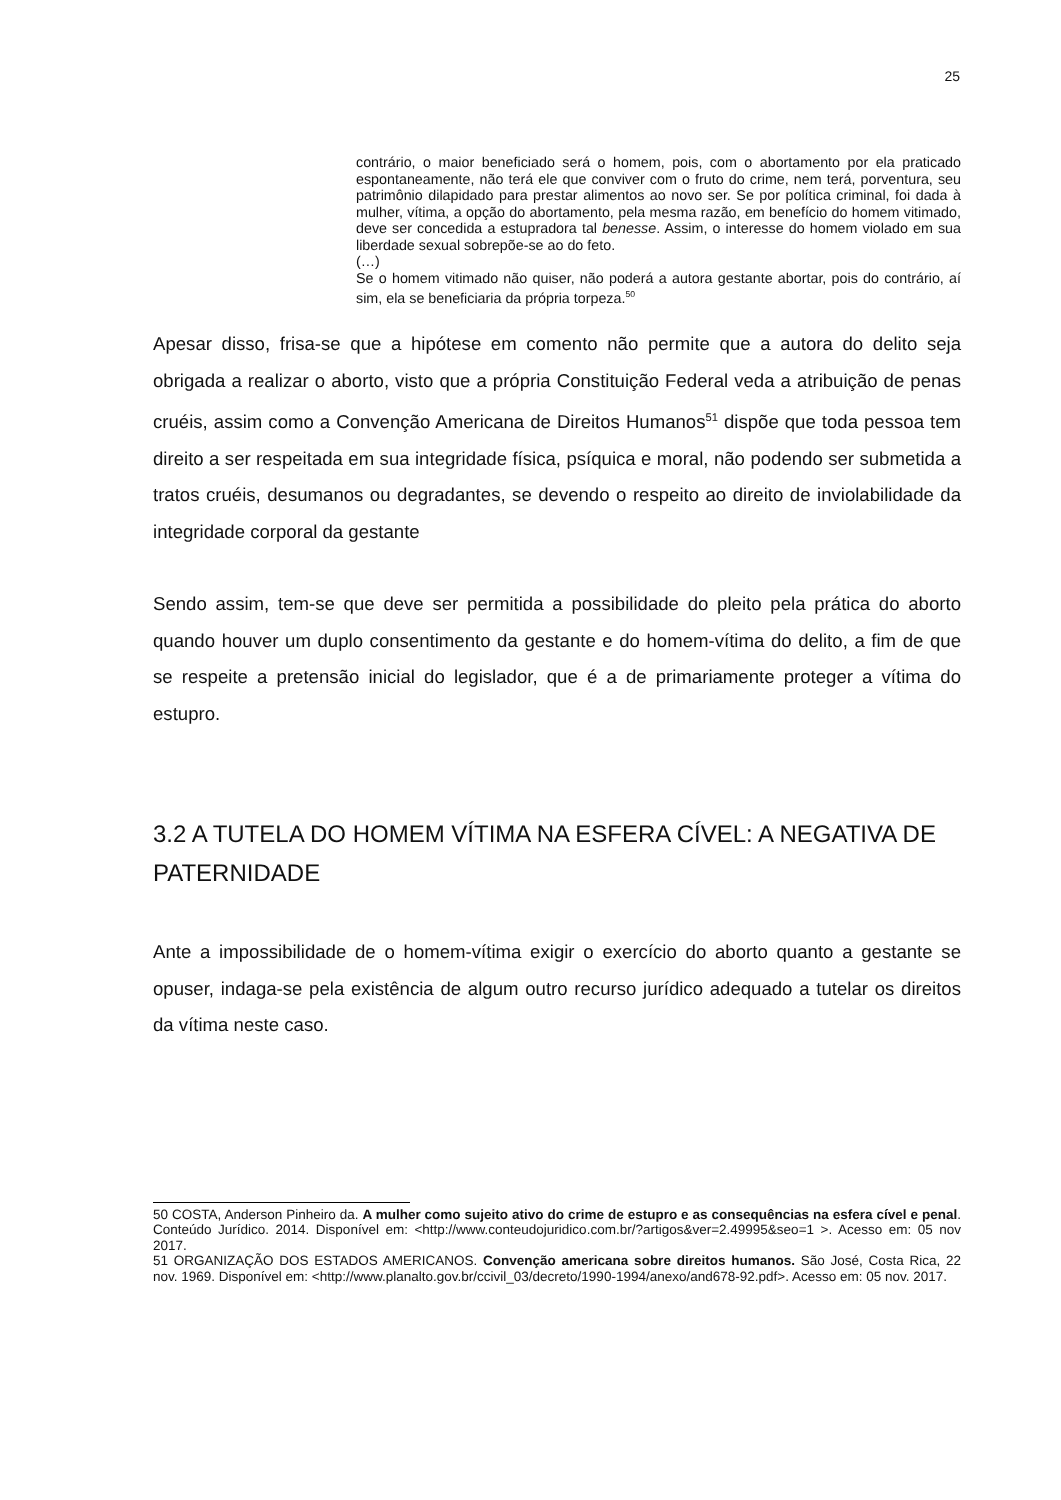25
contrário, o maior beneficiado será o homem, pois, com o abortamento por ela praticado espontaneamente, não terá ele que conviver com o fruto do crime, nem terá, porventura, seu patrimônio dilapidado para prestar alimentos ao novo ser. Se por política criminal, foi dada à mulher, vítima, a opção do abortamento, pela mesma razão, em benefício do homem vitimado, deve ser concedida a estupradora tal benesse. Assim, o interesse do homem violado em sua liberdade sexual sobrepõe-se ao do feto.
(…)
Se o homem vitimado não quiser, não poderá a autora gestante abortar, pois do contrário, aí sim, ela se beneficiaria da própria torpeza.<sup>50</sup>
Apesar disso, frisa-se que a hipótese em comento não permite que a autora do delito seja obrigada a realizar o aborto, visto que a própria Constituição Federal veda a atribuição de penas cruéis, assim como a Convenção Americana de Direitos Humanos<sup>51</sup> dispõe que toda pessoa tem direito a ser respeitada em sua integridade física, psíquica e moral, não podendo ser submetida a tratos cruéis, desumanos ou degradantes, se devendo o respeito ao direito de inviolabilidade da integridade corporal da gestante
Sendo assim, tem-se que deve ser permitida a possibilidade do pleito pela prática do aborto quando houver um duplo consentimento da gestante e do homem-vítima do delito, a fim de que se respeite a pretensão inicial do legislador, que é a de primariamente proteger a vítima do estupro.
3.2 A TUTELA DO HOMEM VÍTIMA NA ESFERA CÍVEL: A NEGATIVA DE PATERNIDADE
Ante a impossibilidade de o homem-vítima exigir o exercício do aborto quanto a gestante se opuser, indaga-se pela existência de algum outro recurso jurídico adequado a tutelar os direitos da vítima neste caso.
50 COSTA, Anderson Pinheiro da. A mulher como sujeito ativo do crime de estupro e as consequências na esfera cível e penal. Conteúdo Jurídico. 2014. Disponível em: <http://www.conteudojuridico.com.br/?artigos&ver=2.49995&seo=1 >. Acesso em: 05 nov 2017.
51 ORGANIZAÇÃO DOS ESTADOS AMERICANOS. Convenção americana sobre direitos humanos. São José, Costa Rica, 22 nov. 1969. Disponível em: <http://www.planalto.gov.br/ccivil_03/decreto/1990-1994/anexo/and678-92.pdf>. Acesso em: 05 nov. 2017.